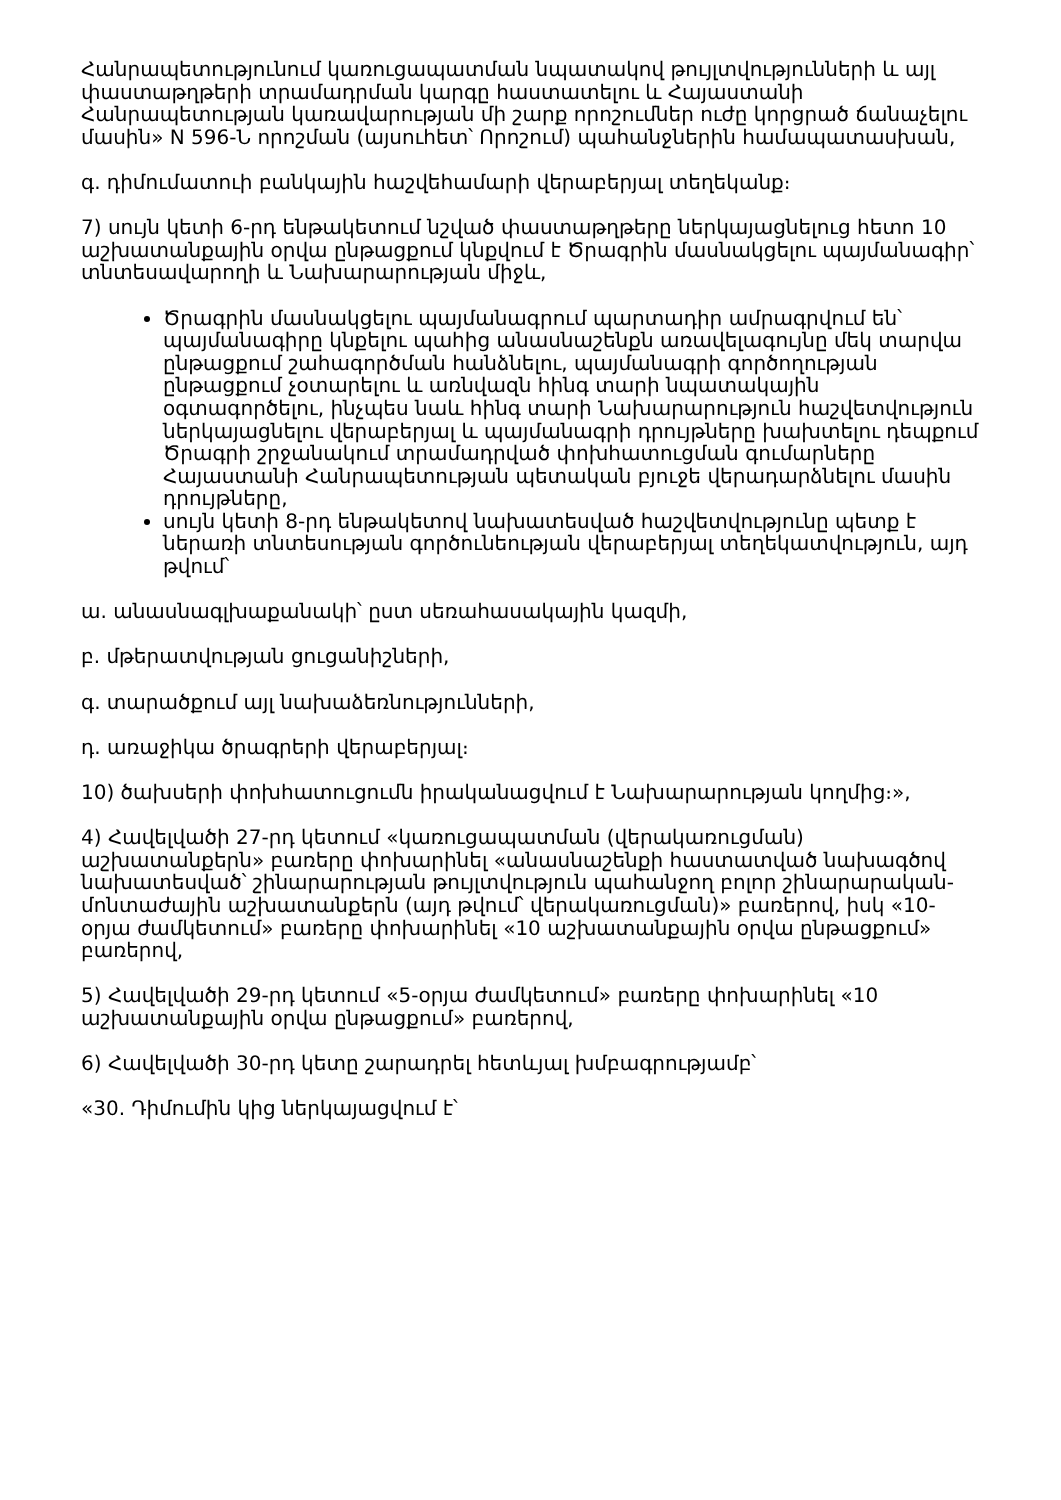Հանրապետությունում կառուցապատման նպատակով թույլտվությունների և այլ փաստաթղթերի տրամադրման կարգը հաստատելու և Հայաստանի Հանրապետության կառավարության մի շարք որոշումներ ուժը կորցրած ճանաչելու մասին» N 596-Ն որոշման (այսուհետ՝ Որոշում) պահանջներին համապատասխան,
գ. դիմումատուի բանկային հաշվեհամարի վերաբերյալ տեղեկանք։
7) սույն կետի 6-րդ ենթակետում նշված փաստաթղթերը ներկայացնելուց հետո 10 աշխատանքային օրվա ընթացքում կնքվում է Ծրագրին մասնակցելու պայմանագիր՝ տնտեսավարողի և Նախարարության միջև,
Ծրագրին մասնակցելու պայմանագրում պարտադիր ամրագրվում են՝ պայմանագիրը կնքելու պահից անասնաշենքն առավելագույնը մեկ տարվա ընթացքում շահագործման հանձնելու, պայմանագրի գործողության ընթացքում չօտարելու և առնվազն հինգ տարի նպատակային օգտագործելու, ինչպես նաև հինգ տարի Նախարարություն հաշվետվություն ներկայացնելու վերաբերյալ և պայմանագրի դրույթները խախտելու դեպքում Ծրագրի շրջանակում տրամադրված փոխհատուցման գումարները Հայաստանի Հանրապետության պետական բյուջե վերադարձնելու մասին դրույթները,
սույն կետի 8-րդ ենթակետով նախատեսված հաշվետվությունը պետք է ներառի տնտեսության գործունեության վերաբերյալ տեղեկատվություն, այդ թվում՝
ա. անասնագլխաքանակի՝ ըստ սեռահասակային կազմի,
բ. մթերատվության ցուցանիշների,
գ. տարածքում այլ նախաձեռնությունների,
դ. առաջիկա ծրագրերի վերաբերյալ։
10) ծախսերի փոխհատուցումն իրականացվում է Նախարարության կողմից։»,
4) Հավելվածի 27-րդ կետում «կառուցապատման (վերակառուցման) աշխատանքերն» բառերը փոխարինել «անասնաշենքի հաստատված նախագծով նախատեսված՝ շինարարության թույլտվություն պահանջող բոլոր շինարարական-մոնտաժային աշխատանքերն (այդ թվում՝ վերակառուցման)» բառերով, իսկ «10-օրյա ժամկետում» բառերը փոխարինել «10 աշխատանքային օրվա ընթացքում» բառերով,
5) Հավելվածի 29-րդ կետում «5-օրյա ժամկետում» բառերը փոխարինել «10 աշխատանքային օրվա ընթացքում» բառերով,
6) Հավելվածի 30-րդ կետը շարադրել հետևյալ խմբագրությամբ՝
«30. Դիմումին կից ներկայացվում է՝